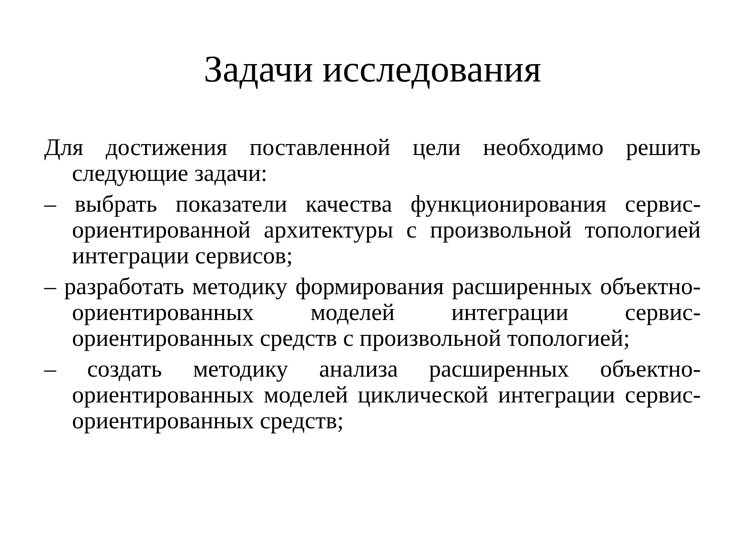Задачи исследования
Для достижения поставленной цели необходимо решить следующие задачи:
– выбрать показатели качества функционирования сервис-ориентированной архитектуры с произвольной топологией интеграции сервисов;
– разработать методику формирования расширенных объектно-ориентированных моделей интеграции сервис-ориентированных средств с произвольной топологией;
– создать методику анализа расширенных объектно-ориентированных моделей циклической интеграции сервис-ориентированных средств;